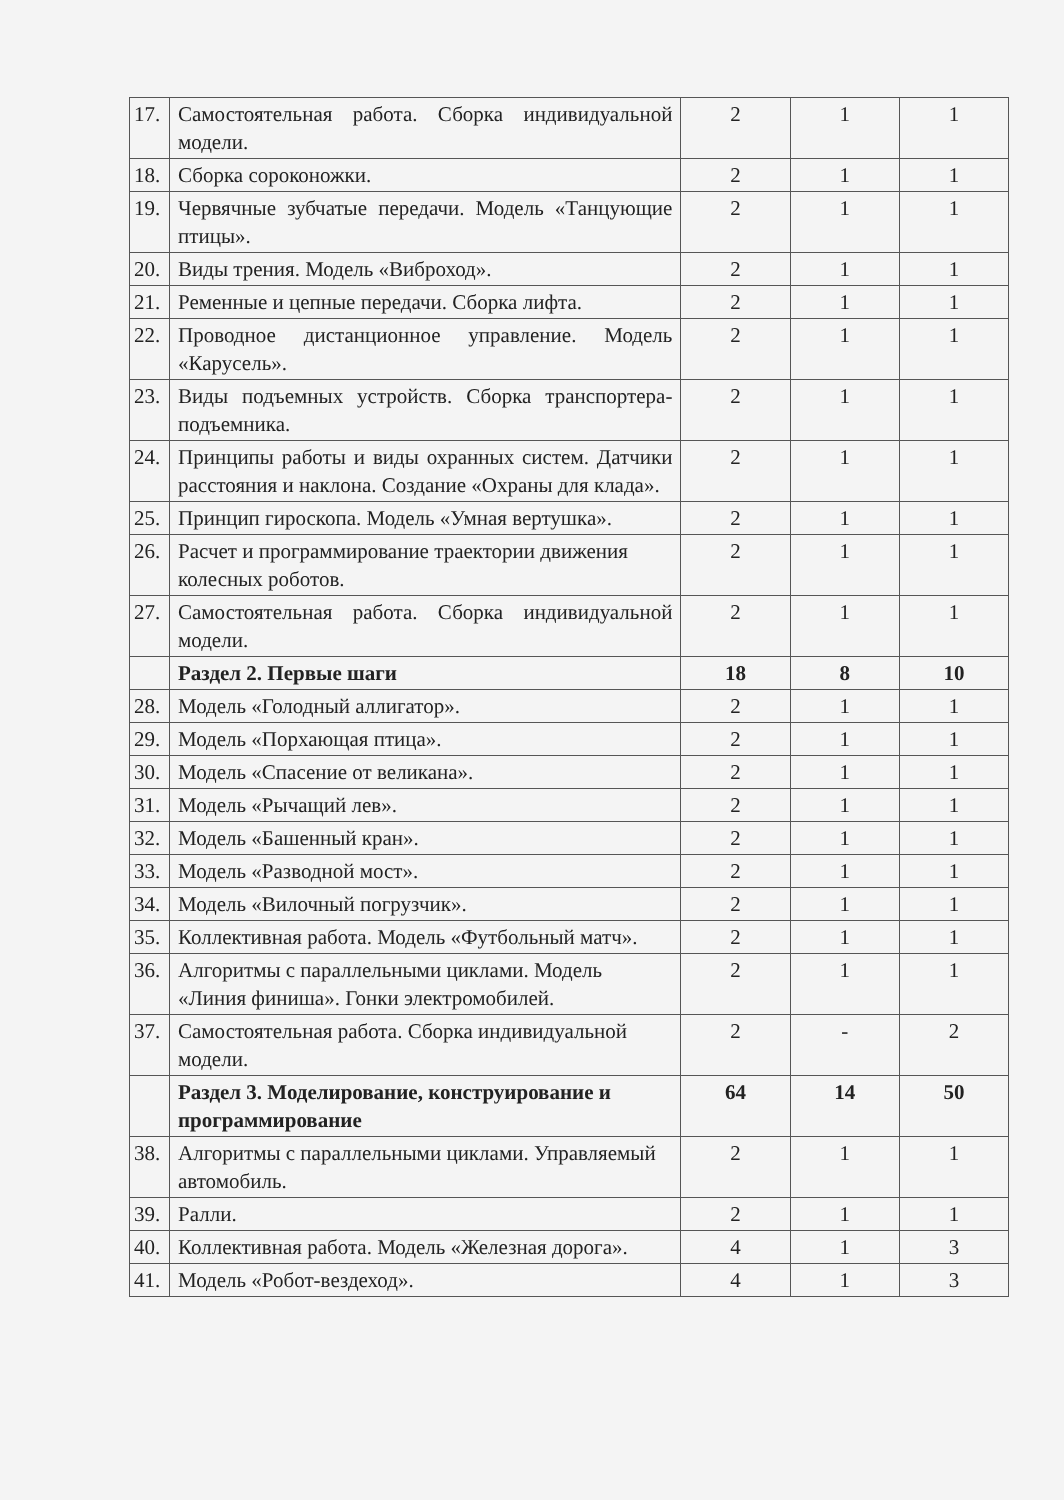| 17. | Самостоятельная работа. Сборка индивидуальной модели. | 2 | 1 | 1 |
| 18. | Сборка сороконожки. | 2 | 1 | 1 |
| 19. | Червячные зубчатые передачи. Модель «Танцующие птицы». | 2 | 1 | 1 |
| 20. | Виды трения. Модель «Виброход». | 2 | 1 | 1 |
| 21. | Ременные и цепные передачи. Сборка лифта. | 2 | 1 | 1 |
| 22. | Проводное дистанционное управление. Модель «Карусель». | 2 | 1 | 1 |
| 23. | Виды подъемных устройств. Сборка транспортера-подъемника. | 2 | 1 | 1 |
| 24. | Принципы работы и виды охранных систем. Датчики расстояния и наклона. Создание «Охраны для клада». | 2 | 1 | 1 |
| 25. | Принцип гироскопа. Модель «Умная вертушка». | 2 | 1 | 1 |
| 26. | Расчет и программирование траектории движения колесных роботов. | 2 | 1 | 1 |
| 27. | Самостоятельная работа. Сборка индивидуальной модели. | 2 | 1 | 1 |
| | Раздел 2. Первые шаги | 18 | 8 | 10 |
| 28. | Модель «Голодный аллигатор». | 2 | 1 | 1 |
| 29. | Модель «Порхающая птица». | 2 | 1 | 1 |
| 30. | Модель «Спасение от великана». | 2 | 1 | 1 |
| 31. | Модель «Рычащий лев». | 2 | 1 | 1 |
| 32. | Модель «Башенный кран». | 2 | 1 | 1 |
| 33. | Модель «Разводной мост». | 2 | 1 | 1 |
| 34. | Модель «Вилочный погрузчик». | 2 | 1 | 1 |
| 35. | Коллективная работа. Модель «Футбольный матч». | 2 | 1 | 1 |
| 36. | Алгоритмы с параллельными циклами. Модель «Линия финиша». Гонки электромобилей. | 2 | 1 | 1 |
| 37. | Самостоятельная работа. Сборка индивидуальной модели. | 2 | - | 2 |
| | Раздел 3. Моделирование, конструирование и программирование | 64 | 14 | 50 |
| 38. | Алгоритмы с параллельными циклами. Управляемый автомобиль. | 2 | 1 | 1 |
| 39. | Ралли. | 2 | 1 | 1 |
| 40. | Коллективная работа. Модель «Железная дорога». | 4 | 1 | 3 |
| 41. | Модель «Робот-вездеход». | 4 | 1 | 3 |